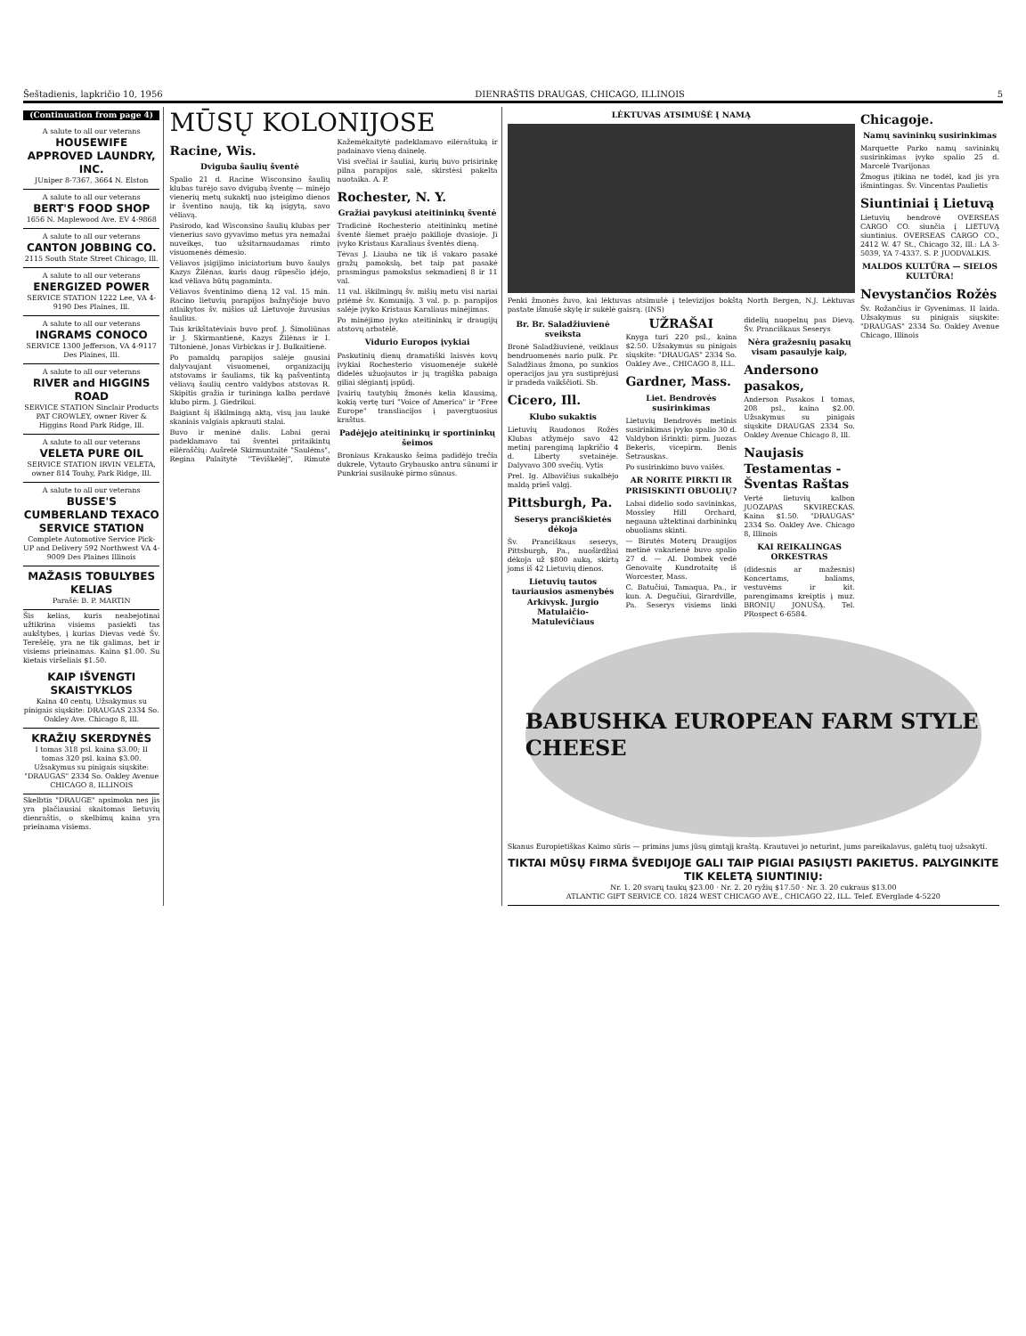Šeštadienis, lapkričio 10, 1956 DIENRAŠTIS DRAUGAS, CHICAGO, ILLINOIS 5
(Continuation from page 4)
A salute to all our veterans
HOUSEWIFE APPROVED LAUNDRY, INC.
JUniper 8-7367, 3664 N. Elston
A salute to all our veterans
BERT'S FOOD SHOP
1656 N. Maplewood Ave. EV 4-9868
A salute to all our veterans
CANTON JOBBING CO.
2115 South State Street Chicago, Ill.
A salute to all our veterans
ENERGIZED POWER
SERVICE STATION 1222 Lee, VA 4-9190 Des Plaines, Ill.
A salute to all our veterans
INGRAMS CONOCO
SERVICE 1300 Jefferson, VA 4-9117 Des Plaines, Ill.
A salute to all our veterans
RIVER and HIGGINS ROAD
SERVICE STATION Sinclair Products PAT CROWLEY, owner River & Higgins Road Park Ridge, Ill.
A salute to all our veterans
VELETA PURE OIL
SERVICE STATION IRVIN VELETA, owner 814 Touhy, Park Ridge, Ill.
A salute to all our veterans
BUSSE'S CUMBERLAND TEXACO SERVICE STATION
Complete Automotive Service Pick-UP and Delivery 592 Northwest VA 4-9009 Des Plaines Illinois
MAŽASIS TOBULYBES KELIAS
Parašė: B. P. MARTIN
Šis kelias, kuris neabejotinai užtikrina visiems pasiekti tas aukštybes, į kurias Dievas vedė Šv. Terešėlę, yra ne tik galimas, bet ir visiems prieinamas. Kaina $1.00. Su kietais viršeliais $1.50.
KAIP IŠVENGTI SKAISTYKLOS
Kaina 40 centų. Užsakymus su pinigais siųskite: DRAUGAS 2334 So. Oakley Ave. Chicago 8, Ill.
KRAŽIŲ SKERDYNĖS
I tomas 318 psl. kaina $3.00; II tomas 320 psl. kaina $3.00. Užsakymus su pinigais siųskite: "DRAUGAS" 2334 So. Oakley Avenue CHICAGO 8, ILLINOIS
Skelbtis "DRAUGE" apsimoka nes jis yra plačiausiai skaitomas lietuvių dienraštis, o skelbimų kaina yra prieinama visiems.
MŪSŲ KOLONIJOSE
Racine, Wis.
Dviguba šaulių šventė
Spalio 21 d. Racine Wisconsino šaulių klubas turėjo savo dvigubą šventę — minėjo vienerių metų sukaktį nuo įsteigimo dienos ir šventino naują, tik ką įsigytą, savo vėliavą.
Pasirodo, kad Wisconsino šaulių klubas per vienerius savo gyvavimo metus yra nemažai nuveikęs, tuo užsitarnaudamas rimto visuomenės dėmesio.
Vėliavos įsigijimo iniciatorium buvo šaulys Kazys Žilėnas, kuris daug rūpesčio įdėjo, kad vėliava būtų pagaminta.
Vėliavos šventinimo dieną 12 val. 15 min. Racino lietuvių parapijos bažnyčioje buvo atlaikytos šv. mišios už Lietuvoje žuvusius šaulius.
Tais krikštatėviais buvo prof. J. Šimoliūnas ir J. Skirmantienė, Kazys Žilėnas ir I. Tiltonienė, Jonas Virbickas ir J. Bulkaitienė.
Po pamaldų parapijos salėje gausiai dalyvaujant visuomenei, organizacijų atstovams ir šauliams, tik ką pašventintą vėliavą šaulių centro valdybos atstovas R. Skipitis gražia ir turininga kalba perdavė klubo pirm. J. Giedrikui.
Baigiant šį iškilmingą aktą, visų jau laukė skaniais valgiais apkrauti stalai.
Buvo ir meninė dalis. Labai gerai padeklamavo tai šventei pritaikintų eilėraščių: Aušrelė Skirmuntaitė "Saulėms", Regina Palaitytė "Tėviškėlėj", Rimutė Kažemėkaitytė padeklamavo eilėraštuką ir padainavo vieną dainelę.
Visi svečiai ir šauliai, kurių buvo prisirinkę pilna parapijos salė, skirstėsi pakelta nuotaika. A. P.
Rochester, N. Y.
Gražiai pavykusi ateitininkų šventė
Tradicinė Rochesterio ateitininkų metinė šventė šiemet praėjo pakilioje dvasioje. Ji įvyko Kristaus Karaliaus šventės dieną.
Tėvas J. Liauba ne tik iš vakaro pasakė gražų pamokslą, bet taip pat pasakė prasmingus pamokslus sekmadienį 8 ir 11 val.
11 val. iškilmingų šv. mišių metu visi nariai priėmė šv. Komuniją. 3 val. p. p. parapijos salėje įvyko Kristaus Karaliaus minėjimas.
Po minėjimo įvyko ateitininkų ir draugijų atstovų arbatėlė.
Vidurio Europos įvykiai
Paskutinių dienų dramatiški laisvės kovų įvykiai Rochesterio visuomenėje sukėlė didelės užuojautos ir jų tragiška pabaiga giliai slėgiantį įspūdį.
Įvairių tautybių žmonės kelia klausimą, kokią vertę turi "Voice of America" ir "Free Europe" transliacijos į pavergtuosius kraštus.
Padėjęjo ateitininkų ir sportininkų šeimos
Broniaus Krakausko šeima padidėjo trečia dukrele, Vytauto Grybausko antru sūnumi ir Punkriai susilaukė pirmo sūnaus.
LĖKTUVAS ATSIMUŠĖ Į NAMĄ
Penki žmonės žuvo, kai lėktuvas atsimušė į televizijos bokštą North Bergen, N.J. Lėktuvas pastate išmušė skylę ir sukėlė gaisrą. (INS)
Br. Br. Saladžiuvienė sveiksta
Bronė Saladžiuvienė, veiklaus bendruomenės nario pulk. Pr. Saladžiaus žmona, po sunkios operacijos jau yra sustiprėjusi ir pradeda vaikščioti. Sb.
Cicero, Ill.
Klubo sukaktis
Lietuvių Raudonos Rožės Klubas atžymėjo savo 42 metinį parengimą lapkričio 4 d. Liberty svetainėje. Dalyvavo 300 svečių. Vytis
Prel. Ig. Albavičius sukalbėjo maldą prieš valgį.
Pittsburgh, Pa.
Seserys pranciškietės dėkoja
Šv. Pranciškaus seserys, Pittsburgh, Pa., nuoširdžiai dėkoja už $800 auką, skirtą joms iš 42 Lietuvių dienos.
Lietuvių tautos tauriausios asmenybės Arkivysk. Jurgio Matulaičio-Matulevičiaus
UŽRAŠAI
Knyga turi 220 psl., kaina $2.50. Užsakymus su pinigais siųskite: "DRAUGAS" 2334 So. Oakley Ave., CHICAGO 8, ILL.
Gardner, Mass.
Liet. Bendrovės susirinkimas
Lietuvių Bendrovės metinis susirinkimas įvyko spalio 30 d. Valdybon išrinkti: pirm. Juozas Bekeris, vicepirm. Benis Šetrauskas.
Po susirinkimo buvo vaišės.
AR NORITE PIRKTI IR PRISISKINTI OBUOLIŲ?
Labai didelio sodo savininkas, Mossley Hill Orchard, negauna užtektinai darbininkų obuoliams skinti.
— Birutės Moterų Draugijos metinė vakarienė buvo spalio 27 d. — Al. Dombek vedė Genovaitę Kundrotaitę iš Worcester, Mass.
C. Batučiui, Tamaqua, Pa., ir kun. A. Degučiui, Girardville, Pa. Seserys visiems linki didelių nuopelnų pas Dievą. Šv. Pranciškaus Seserys
Nėra gražesnių pasakų visam pasaulyje kaip,
Andersono pasakos,
Anderson Pasakos I tomas, 208 psl., kaina $2.00. Užsakymus su pinigais siųskite DRAUGAS 2334 So. Oakley Avenue Chicago 8, Ill.
Naujasis Testamentas - Šventas Raštas
Vertė lietuvių kalbon JUOZAPAS SKVIRECKAS. Kaina $1.50. "DRAUGAS" 2334 So. Oakley Ave. Chicago 8, Illinois
KAI REIKALINGAS ORKESTRAS
(didesnis ar mažesnis) Koncertams, baliams, vestuvėms ir kit. parengimams kreiptis į muz. BRONIŲ JONUŠĄ. Tel. PRospect 6-6584.
Chicagoje.
Namų savininkų susirinkimas
Marquette Parko namų savininkų susirinkimas įvyko spalio 25 d. Marcelė Tvarijonas
Žmogus įtikina ne todėl, kad jis yra išmintingas. Šv. Vincentas Paulietis
Siuntiniai į Lietuvą
Lietuvių bendrovė OVERSEAS CARGO CO. siunčia į LIETUVĄ siuntinius. OVERSEAS CARGO CO., 2412 W. 47 St., Chicago 32, Ill.: LA 3-5039, YA 7-4337. S. P. JUODVALKIS.
MALDOS KULTŪRA — SIELOS KULTŪRA!
Nevystančios Rožės
Šv. Rožančius ir Gyvenimas. II laida. Užsakymus su pinigais siųskite: "DRAUGAS" 2334 So. Oakley Avenue Chicago, Illinois
BABUSHKA EUROPEAN FARM STYLE CHEESE
Skanus Europietiškas Kaimo sūris — primins jums jūsų gimtąjį kraštą. Krautuvei jo neturint, jums pareikalavus, galėtų tuoj užsakyti.
TIKTAI MŪSŲ FIRMA ŠVEDIJOJE GALI TAIP PIGIAI PASIŲSTI PAKIETUS. PALYGINKITE TIK KELETĄ SIUNTINIŲ:
Nr. 1. 20 svarų taukų $23.00 · Nr. 2. 20 ryžių $17.50 · Nr. 3. 20 cukraus $13.00
ATLANTIC GIFT SERVICE CO. 1824 WEST CHICAGO AVE., CHICAGO 22, ILL. Telef. EVerglade 4-5220